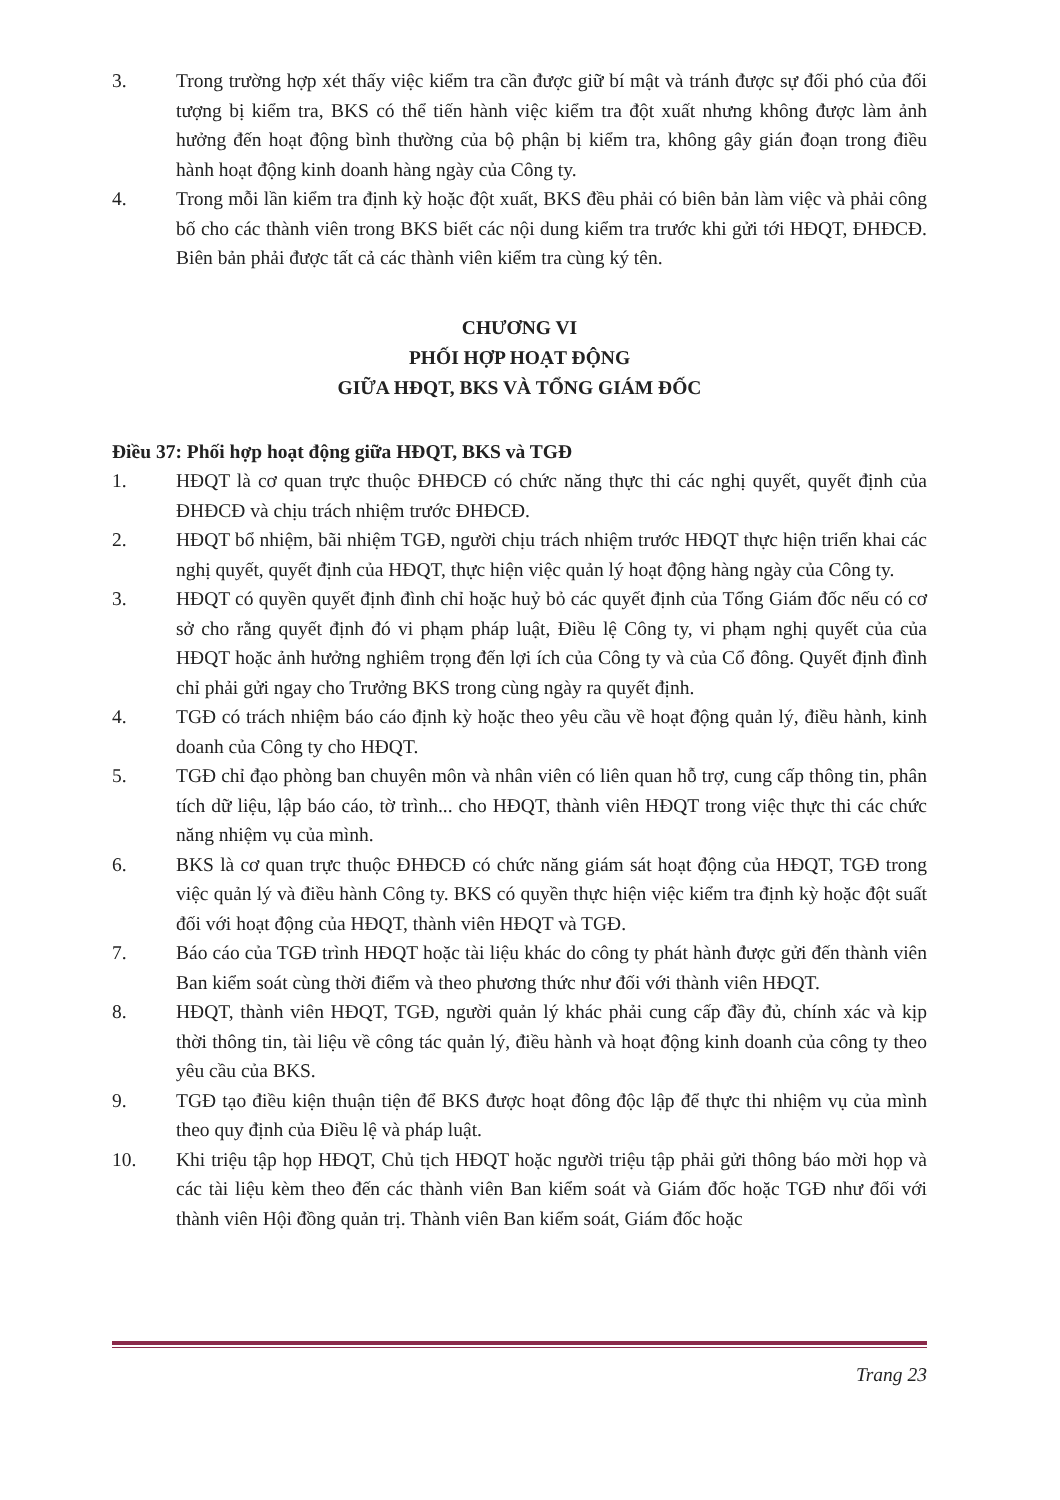3. Trong trường hợp xét thấy việc kiểm tra cần được giữ bí mật và tránh được sự đối phó của đối tượng bị kiểm tra, BKS có thể tiến hành việc kiểm tra đột xuất nhưng không được làm ảnh hưởng đến hoạt động bình thường của bộ phận bị kiểm tra, không gây gián đoạn trong điều hành hoạt động kinh doanh hàng ngày của Công ty.
4. Trong mỗi lần kiểm tra định kỳ hoặc đột xuất, BKS đều phải có biên bản làm việc và phải công bố cho các thành viên trong BKS biết các nội dung kiểm tra trước khi gửi tới HĐQT, ĐHĐCĐ. Biên bản phải được tất cả các thành viên kiểm tra cùng ký tên.
CHƯƠNG VI
PHỐI HỢP HOẠT ĐỘNG
GIỮA HĐQT, BKS VÀ TỔNG GIÁM ĐỐC
Điều 37: Phối hợp hoạt động giữa HĐQT, BKS và TGĐ
1. HĐQT là cơ quan trực thuộc ĐHĐCĐ có chức năng thực thi các nghị quyết, quyết định của ĐHĐCĐ và chịu trách nhiệm trước ĐHĐCĐ.
2. HĐQT bổ nhiệm, bãi nhiệm TGĐ, người chịu trách nhiệm trước HĐQT thực hiện triển khai các nghị quyết, quyết định của HĐQT, thực hiện việc quản lý hoạt động hàng ngày của Công ty.
3. HĐQT có quyền quyết định đình chỉ hoặc huỷ bỏ các quyết định của Tổng Giám đốc nếu có cơ sở cho rằng quyết định đó vi phạm pháp luật, Điều lệ Công ty, vi phạm nghị quyết của của HĐQT hoặc ảnh hưởng nghiêm trọng đến lợi ích của Công ty và của Cổ đông. Quyết định đình chỉ phải gửi ngay cho Trưởng BKS trong cùng ngày ra quyết định.
4. TGĐ có trách nhiệm báo cáo định kỳ hoặc theo yêu cầu về hoạt động quản lý, điều hành, kinh doanh của Công ty cho HĐQT.
5. TGĐ chỉ đạo phòng ban chuyên môn và nhân viên có liên quan hỗ trợ, cung cấp thông tin, phân tích dữ liệu, lập báo cáo, tờ trình... cho HĐQT, thành viên HĐQT trong việc thực thi các chức năng nhiệm vụ của mình.
6. BKS là cơ quan trực thuộc ĐHĐCĐ có chức năng giám sát hoạt động của HĐQT, TGĐ trong việc quản lý và điều hành Công ty. BKS có quyền thực hiện việc kiểm tra định kỳ hoặc đột suất đối với hoạt động của HĐQT, thành viên HĐQT và TGĐ.
7. Báo cáo của TGĐ trình HĐQT hoặc tài liệu khác do công ty phát hành được gửi đến thành viên Ban kiểm soát cùng thời điểm và theo phương thức như đối với thành viên HĐQT.
8. HĐQT, thành viên HĐQT, TGĐ, người quản lý khác phải cung cấp đầy đủ, chính xác và kịp thời thông tin, tài liệu về công tác quản lý, điều hành và hoạt động kinh doanh của công ty theo yêu cầu của BKS.
9. TGĐ tạo điều kiện thuận tiện để BKS được hoạt đông độc lập để thực thi nhiệm vụ của mình theo quy định của Điều lệ và pháp luật.
10. Khi triệu tập họp HĐQT, Chủ tịch HĐQT hoặc người triệu tập phải gửi thông báo mời họp và các tài liệu kèm theo đến các thành viên Ban kiểm soát và Giám đốc hoặc TGĐ như đối với thành viên Hội đồng quản trị. Thành viên Ban kiểm soát, Giám đốc hoặc
Trang 23